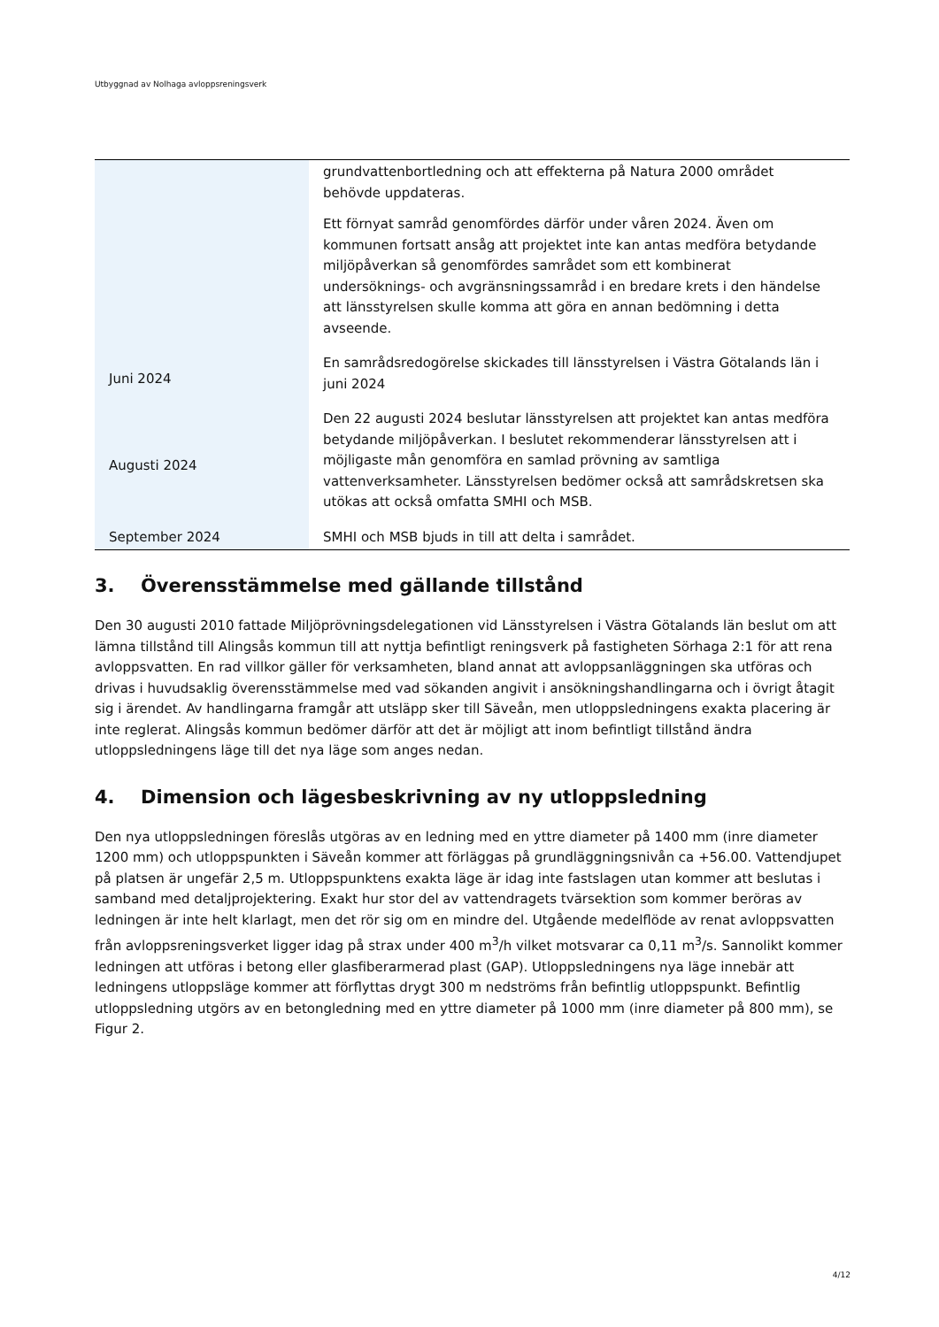Utbyggnad av Nolhaga avloppsreningsverk
| | grundvattenbortledning och att effekterna på Natura 2000 området behövde uppdateras. Ett förnyat samråd genomfördes därför under våren 2024. Även om kommunen fortsatt ansåg att projektet inte kan antas medföra betydande miljöpåverkan så genomfördes samrådet som ett kombinerat undersöknings- och avgränsningssamråd i en bredare krets i den händelse att länsstyrelsen skulle komma att göra en annan bedömning i detta avseende. |
| Juni 2024 | En samrådsredogörelse skickades till länsstyrelsen i Västra Götalands län i juni 2024 |
| Augusti 2024 | Den 22 augusti 2024 beslutar länsstyrelsen att projektet kan antas medföra betydande miljöpåverkan. I beslutet rekommenderar länsstyrelsen att i möjligaste mån genomföra en samlad prövning av samtliga vattenverksamheter. Länsstyrelsen bedömer också att samrådskretsen ska utökas att också omfatta SMHI och MSB. |
| September 2024 | SMHI och MSB bjuds in till att delta i samrådet. |
3. Överensstämmelse med gällande tillstånd
Den 30 augusti 2010 fattade Miljöprövningsdelegationen vid Länsstyrelsen i Västra Götalands län beslut om att lämna tillstånd till Alingsås kommun till att nyttja befintligt reningsverk på fastigheten Sörhaga 2:1 för att rena avloppsvatten. En rad villkor gäller för verksamheten, bland annat att avloppsanläggningen ska utföras och drivas i huvudsaklig överensstämmelse med vad sökanden angivit i ansökningshandlingarna och i övrigt åtagit sig i ärendet. Av handlingarna framgår att utsläpp sker till Säveån, men utloppsledningens exakta placering är inte reglerat. Alingsås kommun bedömer därför att det är möjligt att inom befintligt tillstånd ändra utloppsledningens läge till det nya läge som anges nedan.
4. Dimension och lägesbeskrivning av ny utloppsledning
Den nya utloppsledningen föreslås utgöras av en ledning med en yttre diameter på 1400 mm (inre diameter 1200 mm) och utloppspunkten i Säveån kommer att förläggas på grundläggningsnivån ca +56.00. Vattendjupet på platsen är ungefär 2,5 m. Utloppspunktens exakta läge är idag inte fastslagen utan kommer att beslutas i samband med detaljprojektering. Exakt hur stor del av vattendragets tvärsektion som kommer beröras av ledningen är inte helt klarlagt, men det rör sig om en mindre del. Utgående medelflöde av renat avloppsvatten från avloppsreningsverket ligger idag på strax under 400 m<sup>3</sup>/h vilket motsvarar ca 0,11 m<sup>3</sup>/s. Sannolikt kommer ledningen att utföras i betong eller glasfiberarmerad plast (GAP). Utloppsledningens nya läge innebär att ledningens utloppsläge kommer att förflyttas drygt 300 m nedströms från befintlig utloppspunkt. Befintlig utloppsledning utgörs av en betongledning med en yttre diameter på 1000 mm (inre diameter på 800 mm), se Figur 2.
4/12